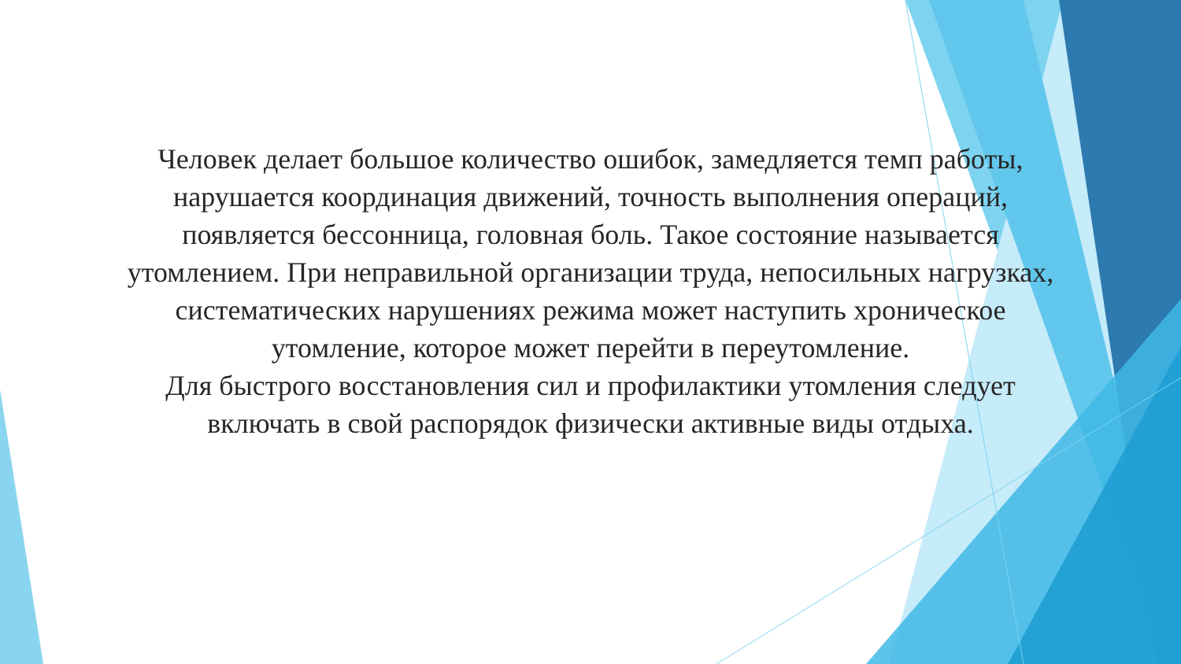Человек делает большое количество ошибок, замедляется темп работы, нарушается координация движений, точность выполнения операций, появляется бессонница, головная боль. Такое состояние называется утомлением. При неправильной организации труда, непосильных нагрузках, систематических нарушениях режима может наступить хроническое утомление, которое может перейти в переутомление.
Для быстрого восстановления сил и профилактики утомления следует включать в свой распорядок физически активные виды отдыха.